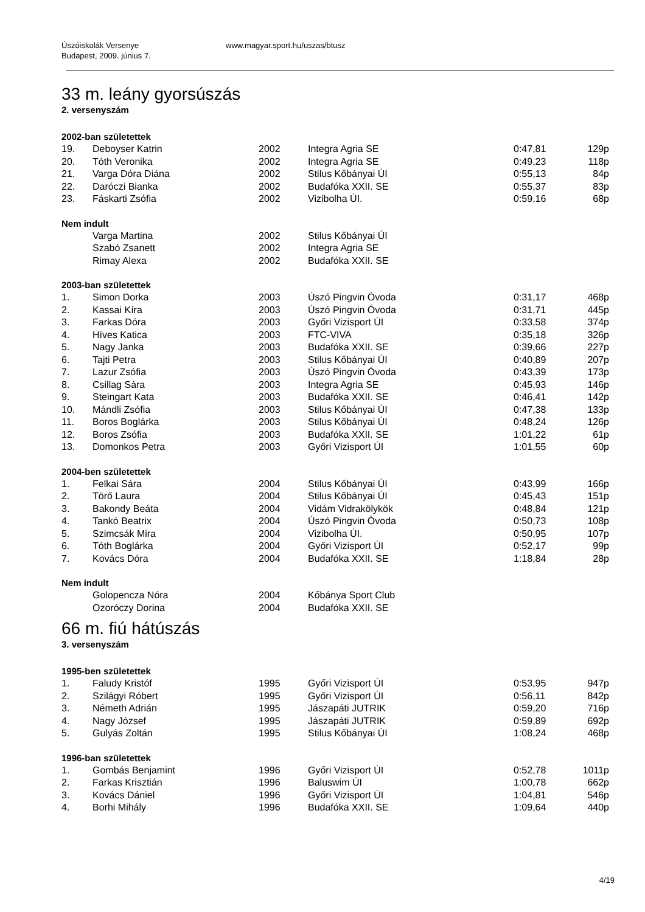Úszóiskolák Versenye
Budapest, 2009. június 7.
www.magyar.sport.hu/uszas/btusz
33 m. leány gyorsúszás
2. versenyszám
2002-ban születettek
| 19. | Deboyser Katrin | 2002 | Integra Agria SE | 0:47,81 | 129p |
| 20. | Tóth Veronika | 2002 | Integra Agria SE | 0:49,23 | 118p |
| 21. | Varga Dóra Diána | 2002 | Stilus Kőbányai ÚI | 0:55,13 | 84p |
| 22. | Daróczi Bianka | 2002 | Budafóka XXII. SE | 0:55,37 | 83p |
| 23. | Fáskarti Zsófia | 2002 | Vizibolha ÚI. | 0:59,16 | 68p |
Nem indult
| | Varga Martina | 2002 | Stilus Kőbányai ÚI |
| | Szabó Zsanett | 2002 | Integra Agria SE |
| | Rimay Alexa | 2002 | Budafóka XXII. SE |
2003-ban születettek
| 1. | Simon Dorka | 2003 | Úszó Pingvin Óvoda | 0:31,17 | 468p |
| 2. | Kassai Kíra | 2003 | Úszó Pingvin Óvoda | 0:31,71 | 445p |
| 3. | Farkas Dóra | 2003 | Győri Vizisport ÚI | 0:33,58 | 374p |
| 4. | Híves Katica | 2003 | FTC-VIVA | 0:35,18 | 326p |
| 5. | Nagy Janka | 2003 | Budafóka XXII. SE | 0:39,66 | 227p |
| 6. | Tajti Petra | 2003 | Stilus Kőbányai ÚI | 0:40,89 | 207p |
| 7. | Lazur Zsófia | 2003 | Úszó Pingvin Óvoda | 0:43,39 | 173p |
| 8. | Csillag Sára | 2003 | Integra Agria SE | 0:45,93 | 146p |
| 9. | Steingart Kata | 2003 | Budafóka XXII. SE | 0:46,41 | 142p |
| 10. | Mándli Zsófia | 2003 | Stilus Kőbányai ÚI | 0:47,38 | 133p |
| 11. | Boros Boglárka | 2003 | Stilus Kőbányai ÚI | 0:48,24 | 126p |
| 12. | Boros Zsófia | 2003 | Budafóka XXII. SE | 1:01,22 | 61p |
| 13. | Domonkos Petra | 2003 | Győri Vizisport ÚI | 1:01,55 | 60p |
2004-ben születettek
| 1. | Felkai Sára | 2004 | Stilus Kőbányai ÚI | 0:43,99 | 166p |
| 2. | Törő Laura | 2004 | Stilus Kőbányai ÚI | 0:45,43 | 151p |
| 3. | Bakondy Beáta | 2004 | Vidám Vidrakölykök | 0:48,84 | 121p |
| 4. | Tankó Beatrix | 2004 | Úszó Pingvin Óvoda | 0:50,73 | 108p |
| 5. | Szimcsák Mira | 2004 | Vizibolha ÚI. | 0:50,95 | 107p |
| 6. | Tóth Boglárka | 2004 | Győri Vizisport ÚI | 0:52,17 | 99p |
| 7. | Kovács Dóra | 2004 | Budafóka XXII. SE | 1:18,84 | 28p |
Nem indult
| | Golopencza Nóra | 2004 | Kőbánya Sport Club |
| | Ozoróczy Dorina | 2004 | Budafóka XXII. SE |
66 m. fiú hátúszás
3. versenyszám
1995-ben születettek
| 1. | Faludy Kristóf | 1995 | Győri Vizisport ÚI | 0:53,95 | 947p |
| 2. | Szilágyi Róbert | 1995 | Győri Vizisport ÚI | 0:56,11 | 842p |
| 3. | Németh Adrián | 1995 | Jászapáti JUTRIK | 0:59,20 | 716p |
| 4. | Nagy József | 1995 | Jászapáti JUTRIK | 0:59,89 | 692p |
| 5. | Gulyás Zoltán | 1995 | Stilus Kőbányai ÚI | 1:08,24 | 468p |
1996-ban születettek
| 1. | Gombás Benjamint | 1996 | Győri Vizisport ÚI | 0:52,78 | 1011p |
| 2. | Farkas Krisztián | 1996 | Baluswim ÚI | 1:00,78 | 662p |
| 3. | Kovács Dániel | 1996 | Győri Vizisport ÚI | 1:04,81 | 546p |
| 4. | Borhi Mihály | 1996 | Budafóka XXII. SE | 1:09,64 | 440p |
4/19